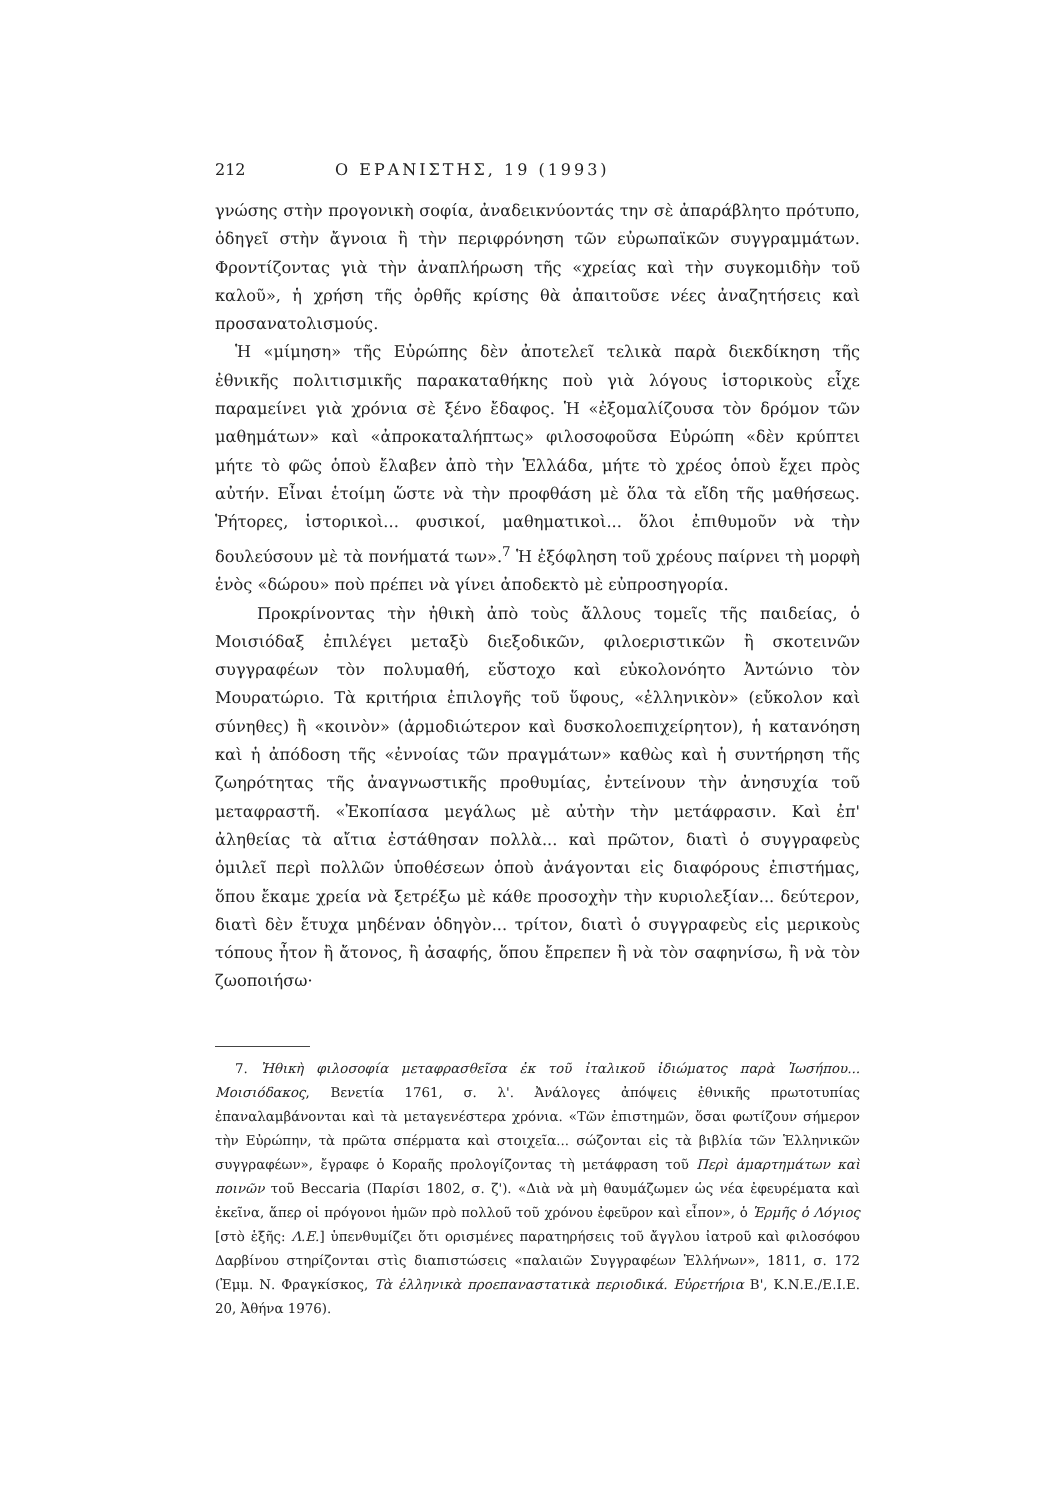212 Ο ΕΡΑΝΙΣΤΗΣ, 19 (1993)
γνώσης στὴν προγονικὴ σοφία, ἀναδεικνύοντάς την σὲ ἀπαράβλητο πρότυπο, ὁδηγεῖ στὴν ἄγνοια ἢ τὴν περιφρόνηση τῶν εὐρωπαϊκῶν συγγραμμάτων. Φροντίζοντας γιὰ τὴν ἀναπλήρωση τῆς «χρείας καὶ τὴν συγκομιδὴν τοῦ καλοῦ», ἡ χρήση τῆς ὀρθῆς κρίσης θὰ ἀπαιτοῦσε νέες ἀναζητήσεις καὶ προσανατολισμούς.
Ἡ «μίμηση» τῆς Εὐρώπης δὲν ἀποτελεῖ τελικὰ παρὰ διεκδίκηση τῆς ἐθνικῆς πολιτισμικῆς παρακαταθήκης ποὺ γιὰ λόγους ἱστορικοὺς εἶχε παραμείνει γιὰ χρόνια σὲ ξένο ἔδαφος. Ἡ «ἐξομαλίζουσα τὸν δρόμον τῶν μαθημάτων» καὶ «ἀπροκαταλήπτως» φιλοσοφοῦσα Εὐρώπη «δὲν κρύπτει μήτε τὸ φῶς ὁποὺ ἔλαβεν ἀπὸ τὴν Ἑλλάδα, μήτε τὸ χρέος ὁποὺ ἔχει πρὸς αὐτήν. Εἶναι ἑτοίμη ὥστε νὰ τὴν προφθάση μὲ ὅλα τὰ εἴδη τῆς μαθήσεως. Ῥήτορες, ἱστορικοὶ... φυσικοί, μαθηματικοὶ... ὅλοι ἐπιθυμοῦν νὰ τὴν δουλεύσουν μὲ τὰ πονήματά των».<sup>7</sup> Ἡ ἐξόφληση τοῦ χρέους παίρνει τὴ μορφὴ ἑνὸς «δώρου» ποὺ πρέπει νὰ γίνει ἀποδεκτὸ μὲ εὐπροσηγορία.
Προκρίνοντας τὴν ἠθικὴ ἀπὸ τοὺς ἄλλους τομεῖς τῆς παιδείας, ὁ Μοισιόδαξ ἐπιλέγει μεταξὺ διεξοδικῶν, φιλοεριστικῶν ἢ σκοτεινῶν συγγραφέων τὸν πολυμαθή, εὔστοχο καὶ εὐκολονόητο Ἀντώνιο τὸν Μουρατώριο. Τὰ κριτήρια ἐπιλογῆς τοῦ ὕφους, «ἑλληνικὸν» (εὔκολον καὶ σύνηθες) ἢ «κοινὸν» (ἁρμοδιώτερον καὶ δυσκολοεπιχείρητον), ἡ κατανόηση καὶ ἡ ἀπόδοση τῆς «ἐννοίας τῶν πραγμάτων» καθὼς καὶ ἡ συντήρηση τῆς ζωηρότητας τῆς ἀναγνωστικῆς προθυμίας, ἐντείνουν τὴν ἀνησυχία τοῦ μεταφραστῆ. «Ἐκοπίασα μεγάλως μὲ αὐτὴν τὴν μετάφρασιν. Καὶ ἐπ' ἀληθείας τὰ αἴτια ἐστάθησαν πολλὰ... καὶ πρῶτον, διατὶ ὁ συγγραφεὺς ὁμιλεῖ περὶ πολλῶν ὑποθέσεων ὁποὺ ἀνάγονται εἰς διαφόρους ἐπιστήμας, ὅπου ἔκαμε χρεία νὰ ξετρέξω μὲ κάθε προσοχὴν τὴν κυριολεξίαν... δεύτερον, διατὶ δὲν ἔτυχα μηδέναν ὁδηγὸν... τρίτον, διατὶ ὁ συγγραφεὺς εἰς μερικοὺς τόπους ἦτον ἢ ἄτονος, ἢ ἀσαφής, ὅπου ἔπρεπεν ἢ νὰ τὸν σαφηνίσω, ἢ νὰ τὸν ζωοποιήσω·
7. Ἠθικὴ φιλοσοφία μεταφρασθεῖσα ἐκ τοῦ ἰταλικοῦ ἰδιώματος παρὰ Ἰωσήπου... Μοισιόδακος, Βενετία 1761, σ. λ'. Ἀνάλογες ἀπόψεις ἐθνικῆς πρωτοτυπίας ἐπαναλαμβάνονται καὶ τὰ μεταγενέστερα χρόνια. «Τῶν ἐπιστημῶν, ὅσαι φωτίζουν σήμερον τὴν Εὐρώπην, τὰ πρῶτα σπέρματα καὶ στοιχεῖα... σώζονται εἰς τὰ βιβλία τῶν Ἑλληνικῶν συγγραφέων», ἔγραφε ὁ Κοραῆς προλογίζοντας τὴ μετάφραση τοῦ Περὶ ἁμαρτημάτων καὶ ποινῶν τοῦ Beccaria (Παρίσι 1802, σ. ζ'). «Διὰ νὰ μὴ θαυμάζωμεν ὡς νέα ἐφευρέματα καὶ ἐκεῖνα, ἅπερ οἱ πρόγονοι ἡμῶν πρὸ πολλοῦ τοῦ χρόνου ἐφεῦρον καὶ εἶπον», ὁ Ἑρμῆς ὁ Λόγιος [στὸ ἑξῆς: Λ.Ε.] ὑπενθυμίζει ὅτι ορισμένες παρατηρήσεις τοῦ ἄγγλου ἰατροῦ καὶ φιλοσόφου Δαρβίνου στηρίζονται στὶς διαπιστώσεις «παλαιῶν Συγγραφέων Ἑλλήνων», 1811, σ. 172 (Ἐμμ. Ν. Φραγκίσκος, Τὰ ἑλληνικὰ προεπαναστατικὰ περιοδικά. Εὑρετήρια Β', Κ.Ν.Ε./Ε.Ι.Ε. 20, Ἀθήνα 1976).